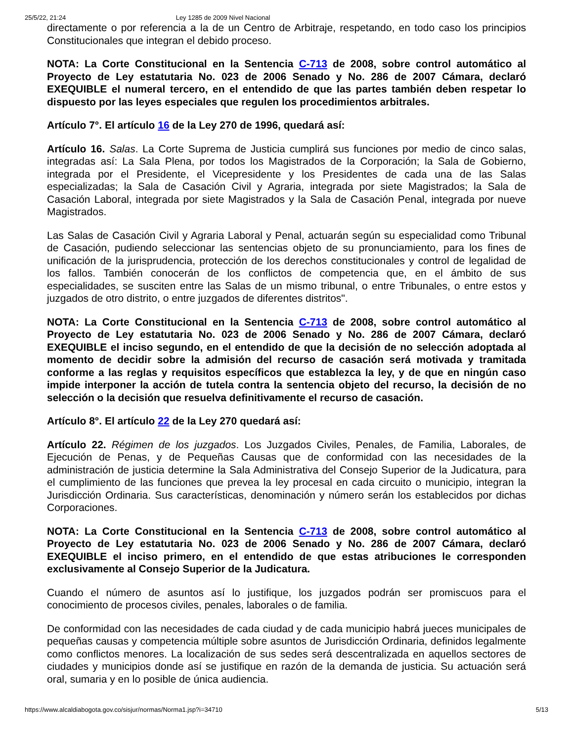25/5/22, 21:24 Ley 1285 de 2009 Nivel Nacional
directamente o por referencia a la de un Centro de Arbitraje, respetando, en todo caso los principios Constitucionales que integran el debido proceso.
NOTA: La Corte Constitucional en la Sentencia C-713 de 2008, sobre control automático al Proyecto de Ley estatutaria No. 023 de 2006 Senado y No. 286 de 2007 Cámara, declaró EXEQUIBLE el numeral tercero, en el entendido de que las partes también deben respetar lo dispuesto por las leyes especiales que regulen los procedimientos arbitrales.
Artículo 7°. El artículo 16 de la Ley 270 de 1996, quedará así:
Artículo 16. Salas. La Corte Suprema de Justicia cumplirá sus funciones por medio de cinco salas, integradas así: La Sala Plena, por todos los Magistrados de la Corporación; la Sala de Gobierno, integrada por el Presidente, el Vicepresidente y los Presidentes de cada una de las Salas especializadas; la Sala de Casación Civil y Agraria, integrada por siete Magistrados; la Sala de Casación Laboral, integrada por siete Magistrados y la Sala de Casación Penal, integrada por nueve Magistrados.
Las Salas de Casación Civil y Agraria Laboral y Penal, actuarán según su especialidad como Tribunal de Casación, pudiendo seleccionar las sentencias objeto de su pronunciamiento, para los fines de unificación de la jurisprudencia, protección de los derechos constitucionales y control de legalidad de los fallos. También conocerán de los conflictos de competencia que, en el ámbito de sus especialidades, se susciten entre las Salas de un mismo tribunal, o entre Tribunales, o entre estos y juzgados de otro distrito, o entre juzgados de diferentes distritos".
NOTA: La Corte Constitucional en la Sentencia C-713 de 2008, sobre control automático al Proyecto de Ley estatutaria No. 023 de 2006 Senado y No. 286 de 2007 Cámara, declaró EXEQUIBLE el inciso segundo, en el entendido de que la decisión de no selección adoptada al momento de decidir sobre la admisión del recurso de casación será motivada y tramitada conforme a las reglas y requisitos específicos que establezca la ley, y de que en ningún caso impide interponer la acción de tutela contra la sentencia objeto del recurso, la decisión de no selección o la decisión que resuelva definitivamente el recurso de casación.
Artículo 8°. El artículo 22 de la Ley 270 quedará así:
Artículo 22. Régimen de los juzgados. Los Juzgados Civiles, Penales, de Familia, Laborales, de Ejecución de Penas, y de Pequeñas Causas que de conformidad con las necesidades de la administración de justicia determine la Sala Administrativa del Consejo Superior de la Judicatura, para el cumplimiento de las funciones que prevea la ley procesal en cada circuito o municipio, integran la Jurisdicción Ordinaria. Sus características, denominación y número serán los establecidos por dichas Corporaciones.
NOTA: La Corte Constitucional en la Sentencia C-713 de 2008, sobre control automático al Proyecto de Ley estatutaria No. 023 de 2006 Senado y No. 286 de 2007 Cámara, declaró EXEQUIBLE el inciso primero, en el entendido de que estas atribuciones le corresponden exclusivamente al Consejo Superior de la Judicatura.
Cuando el número de asuntos así lo justifique, los juzgados podrán ser promiscuos para el conocimiento de procesos civiles, penales, laborales o de familia.
De conformidad con las necesidades de cada ciudad y de cada municipio habrá jueces municipales de pequeñas causas y competencia múltiple sobre asuntos de Jurisdicción Ordinaria, definidos legalmente como conflictos menores. La localización de sus sedes será descentralizada en aquellos sectores de ciudades y municipios donde así se justifique en razón de la demanda de justicia. Su actuación será oral, sumaria y en lo posible de única audiencia.
https://www.alcaldiabogota.gov.co/sisjur/normas/Norma1.jsp?i=34710 5/13